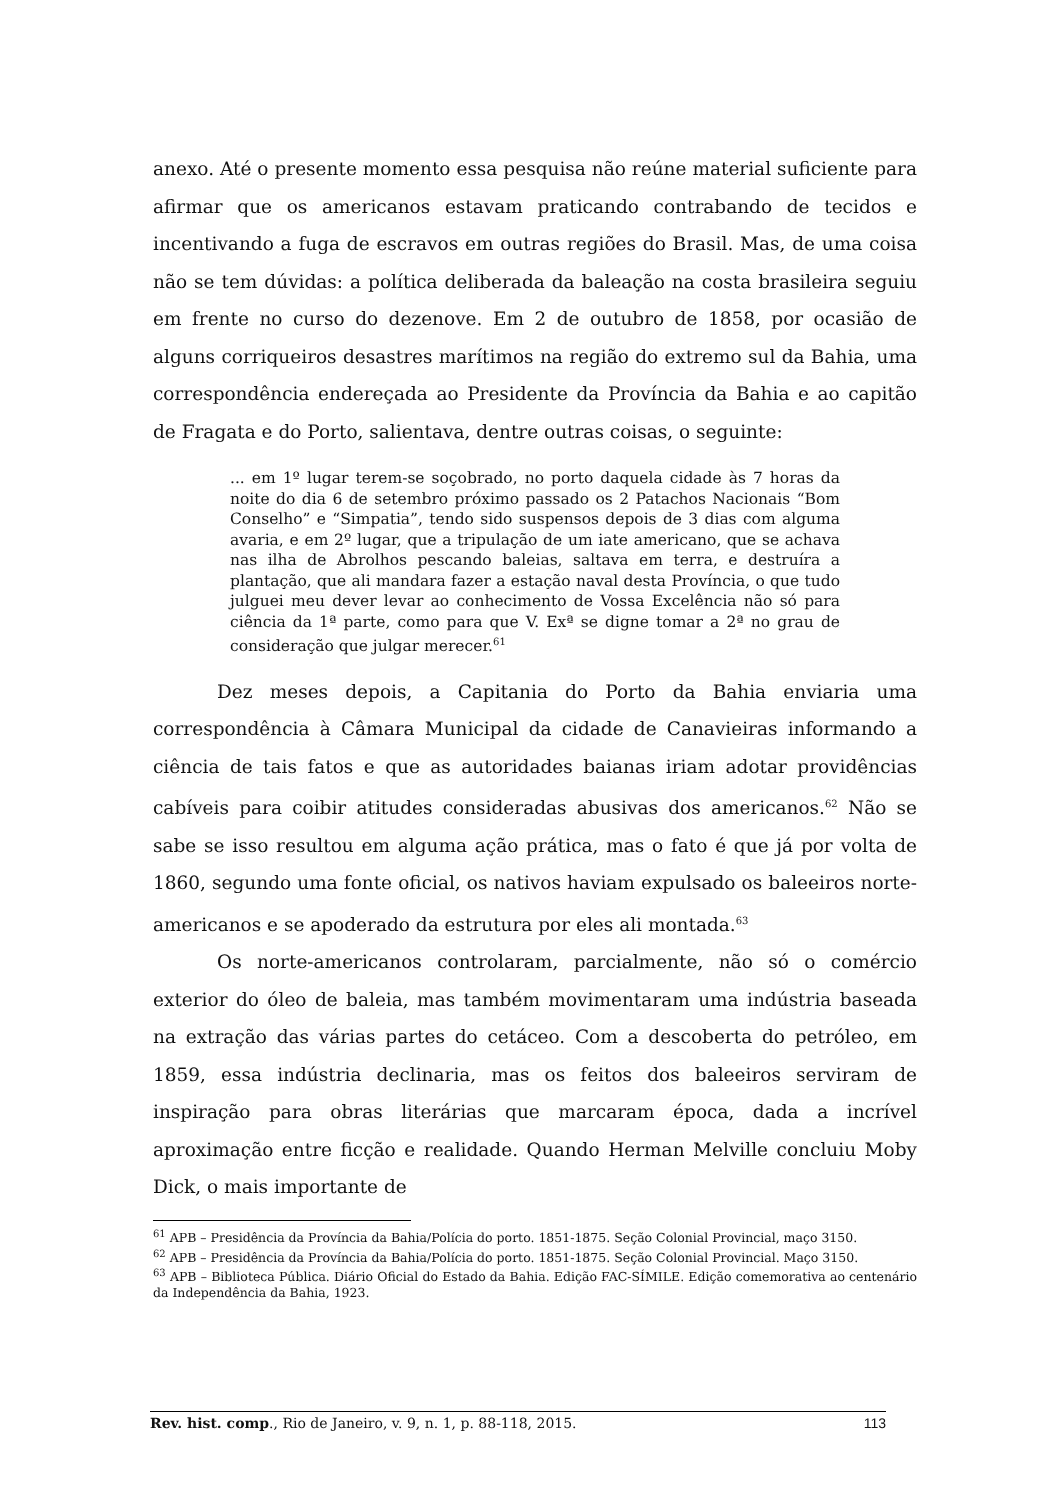anexo. Até o presente momento essa pesquisa não reúne material suficiente para afirmar que os americanos estavam praticando contrabando de tecidos e incentivando a fuga de escravos em outras regiões do Brasil. Mas, de uma coisa não se tem dúvidas: a política deliberada da baleação na costa brasileira seguiu em frente no curso do dezenove. Em 2 de outubro de 1858, por ocasião de alguns corriqueiros desastres marítimos na região do extremo sul da Bahia, uma correspondência endereçada ao Presidente da Província da Bahia e ao capitão de Fragata e do Porto, salientava, dentre outras coisas, o seguinte:
... em 1º lugar terem-se soçobrado, no porto daquela cidade às 7 horas da noite do dia 6 de setembro próximo passado os 2 Patachos Nacionais “Bom Conselho” e “Simpatia”, tendo sido suspensos depois de 3 dias com alguma avaria, e em 2º lugar, que a tripulação de um iate americano, que se achava nas ilha de Abrolhos pescando baleias, saltava em terra, e destruíra a plantação, que ali mandara fazer a estação naval desta Província, o que tudo julguei meu dever levar ao conhecimento de Vossa Excelência não só para ciência da 1ª parte, como para que V. Exª se digne tomar a 2ª no grau de consideração que julgar merecer.<sup>61</sup>
Dez meses depois, a Capitania do Porto da Bahia enviaria uma correspondência à Câmara Municipal da cidade de Canavieiras informando a ciência de tais fatos e que as autoridades baianas iriam adotar providências cabíveis para coibir atitudes consideradas abusivas dos americanos.<sup>62</sup> Não se sabe se isso resultou em alguma ação prática, mas o fato é que já por volta de 1860, segundo uma fonte oficial, os nativos haviam expulsado os baleeiros norte-americanos e se apoderado da estrutura por eles ali montada.<sup>63</sup>
Os norte-americanos controlaram, parcialmente, não só o comércio exterior do óleo de baleia, mas também movimentaram uma indústria baseada na extração das várias partes do cetáceo. Com a descoberta do petróleo, em 1859, essa indústria declinaria, mas os feitos dos baleeiros serviram de inspiração para obras literárias que marcaram época, dada a incrível aproximação entre ficção e realidade. Quando Herman Melville concluiu Moby Dick, o mais importante de
<sup>61</sup> APB – Presidência da Província da Bahia/Polícia do porto. 1851-1875. Seção Colonial Provincial, maço 3150.
<sup>62</sup> APB – Presidência da Província da Bahia/Polícia do porto. 1851-1875. Seção Colonial Provincial. Maço 3150.
<sup>63</sup> APB – Biblioteca Pública. Diário Oficial do Estado da Bahia. Edição FAC-SÍMILE. Edição comemorativa ao centenário da Independência da Bahia, 1923.
Rev. hist. comp., Rio de Janeiro, v. 9, n. 1, p. 88-118, 2015. 113